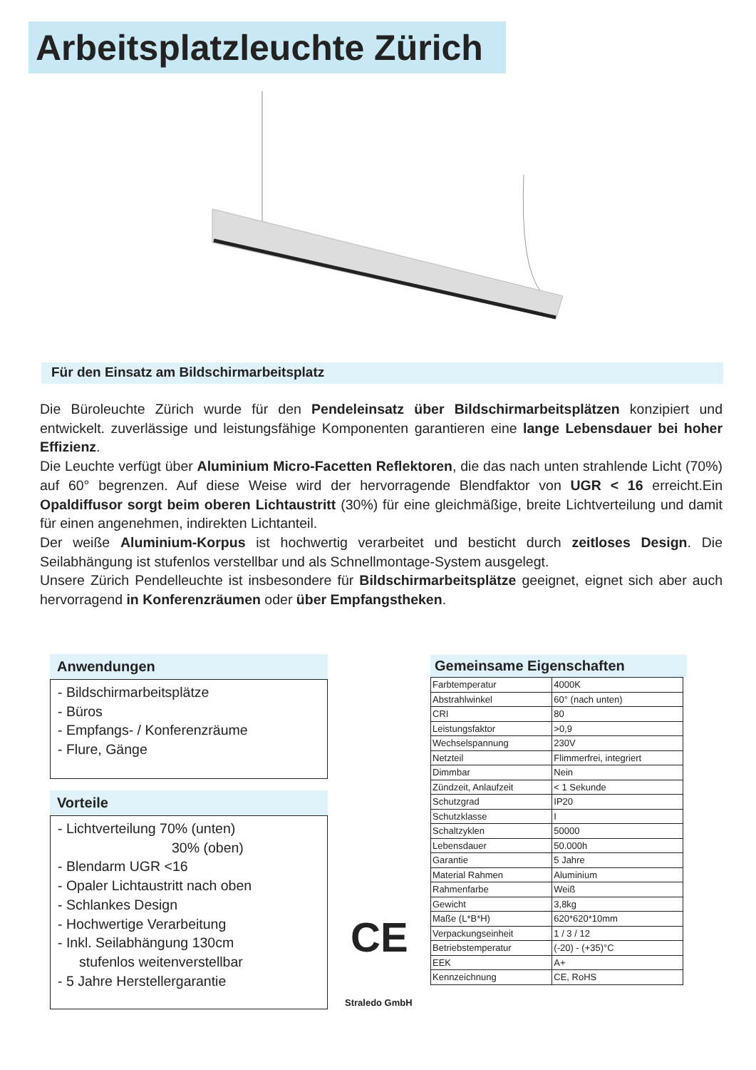Arbeitsplatzleuchte Zürich
Für den Einsatz am Bildschirmarbeitsplatz
Die Büroleuchte Zürich wurde für den Pendeleinsatz über Bildschirmarbeitsplätzen konzipiert und entwickelt. zuverlässige und leistungsfähige Komponenten garantieren eine lange Lebensdauer bei hoher Effizienz.
Die Leuchte verfügt über Aluminium Micro-Facetten Reflektoren, die das nach unten strahlende Licht (70%) auf 60° begrenzen. Auf diese Weise wird der hervorragende Blendfaktor von UGR < 16 erreicht.Ein Opaldiffusor sorgt beim oberen Lichtaustritt (30%) für eine gleichmäßige, breite Lichtverteilung und damit für einen angenehmen, indirekten Lichtanteil.
Der weiße Aluminium-Korpus ist hochwertig verarbeitet und besticht durch zeitloses Design. Die Seilabhängung ist stufenlos verstellbar und als Schnellmontage-System ausgelegt.
Unsere Zürich Pendelleuchte ist insbesondere für Bildschirmarbeitsplätze geeignet, eignet sich aber auch hervorragend in Konferenzräumen oder über Empfangstheken.
Anwendungen
- Bildschirmarbeitsplätze
- Büros
- Empfangs- / Konferenzräume
- Flure, Gänge
Vorteile
- Lichtverteilung 70% (unten)
30% (oben)
- Blendarm UGR <16
- Opaler Lichtaustritt nach oben
- Schlankes Design
- Hochwertige Verarbeitung
- Inkl. Seilabhängung 130cm
stufenlos weitenverstellbar
- 5 Jahre Herstellergarantie
CE
Straledo GmbH
Gemeinsame Eigenschaften
| Farbtemperatur | 4000K |
| Abstrahlwinkel | 60° (nach unten) |
| CRI | 80 |
| Leistungsfaktor | >0,9 |
| Wechselspannung | 230V |
| Netzteil | Flimmerfrei, integriert |
| Dimmbar | Nein |
| Zündzeit, Anlaufzeit | < 1 Sekunde |
| Schutzgrad | IP20 |
| Schutzklasse | I |
| Schaltzyklen | 50000 |
| Lebensdauer | 50.000h |
| Garantie | 5 Jahre |
| Material Rahmen | Aluminium |
| Rahmenfarbe | Weiß |
| Gewicht | 3,8kg |
| Maße (L*B*H) | 620*620*10mm |
| Verpackungseinheit | 1 / 3 / 12 |
| Betriebstemperatur | (-20) - (+35)°C |
| EEK | A+ |
| Kennzeichnung | CE, RoHS |